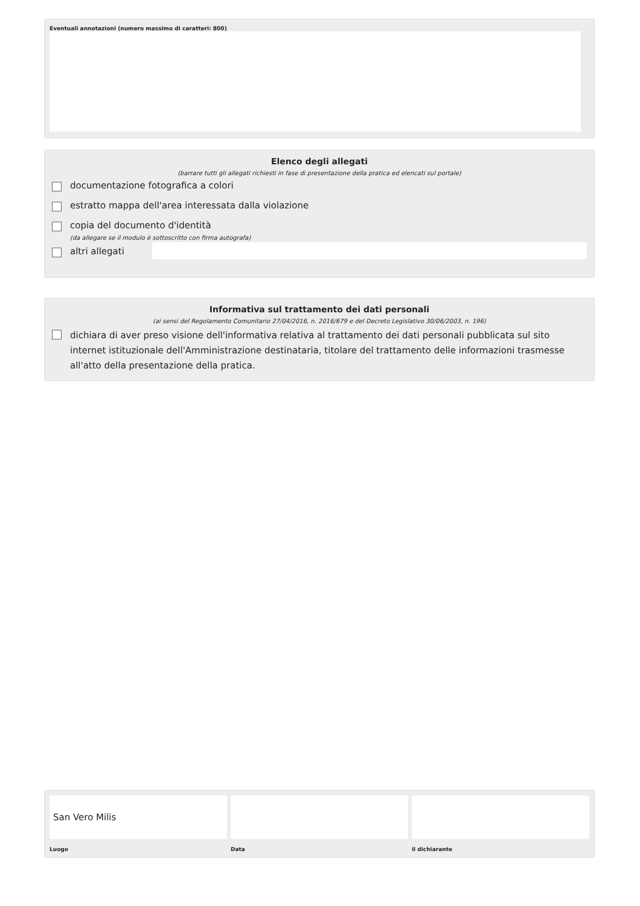Eventuali annotazioni (numero massimo di caratteri: 800)
Elenco degli allegati
(barrare tutti gli allegati richiesti in fase di presentazione della pratica ed elencati sul portale)
documentazione fotografica a colori
estratto mappa dell'area interessata dalla violazione
copia del documento d'identità
(da allegare se il modulo è sottoscritto con firma autografa)
altri allegati
Informativa sul trattamento dei dati personali
(ai sensi del Regolamento Comunitario 27/04/2016, n. 2016/679 e del Decreto Legislativo 30/06/2003, n. 196)
dichiara di aver preso visione dell'informativa relativa al trattamento dei dati personali pubblicata sul sito internet istituzionale dell'Amministrazione destinataria, titolare del trattamento delle informazioni trasmesse all'atto della presentazione della pratica.
San Vero Milis
Luogo
Data il dichiarante